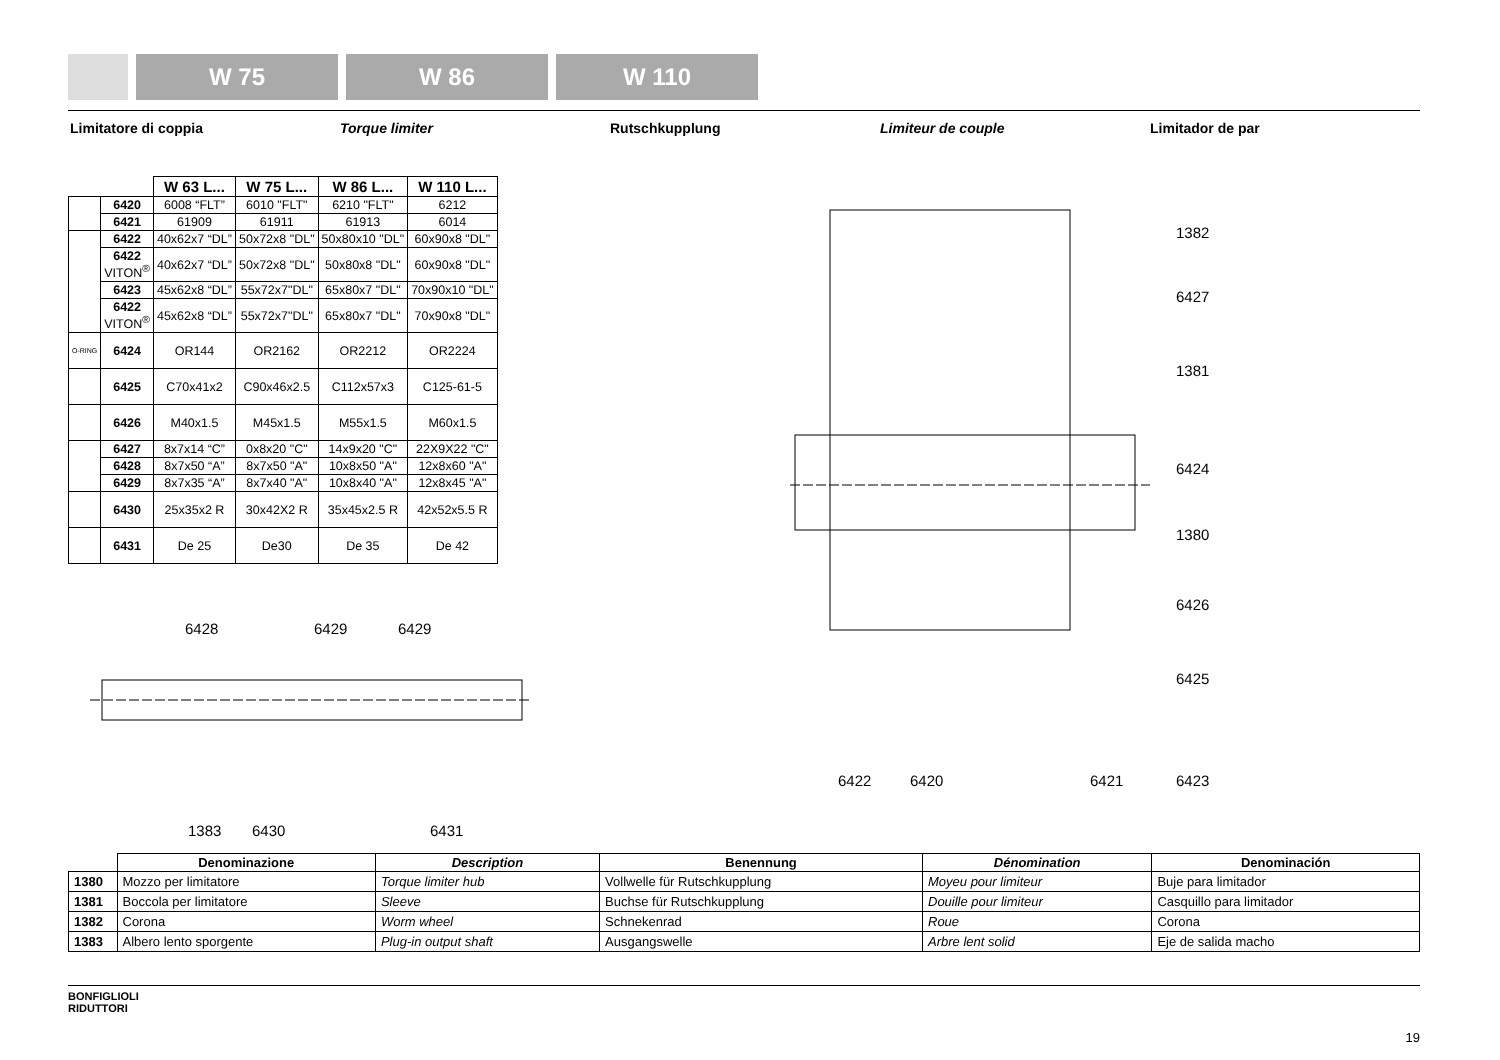W 75 W 86 W 110
Limitatore di coppia Torque limiter Rutschkupplung Limiteur de couple Limitador de par
| | | W 63 L... | W 75 L... | W 86 L... | W 110 L... |
| --- | --- | --- | --- | --- | --- |
| | 6420 | 6008 “FLT” | 6010 "FLT" | 6210 "FLT" | 6212 |
| | 6421 | 61909 | 61911 | 61913 | 6014 |
| | 6422 | 40x62x7 “DL” | 50x72x8 "DL" | 50x80x10 "DL" | 60x90x8 "DL" |
| | 6422 VITON<sup>®</sup> | 40x62x7 “DL” | 50x72x8 "DL" | 50x80x8 "DL" | 60x90x8 "DL" |
| | 6423 | 45x62x8 “DL” | 55x72x7"DL" | 65x80x7 "DL" | 70x90x10 "DL" |
| | 6422 VITON<sup>®</sup> | 45x62x8 “DL” | 55x72x7"DL" | 65x80x7 "DL" | 70x90x8 "DL" |
| O-RING | 6424 | OR144 | OR2162 | OR2212 | OR2224 |
| | 6425 | C70x41x2 | C90x46x2.5 | C112x57x3 | C125-61-5 |
| | 6426 | M40x1.5 | M45x1.5 | M55x1.5 | M60x1.5 |
| | 6427 | 8x7x14 “C” | 0x8x20 "C" | 14x9x20 "C" | 22X9X22 "C" |
| | 6428 | 8x7x50 “A” | 8x7x50 "A" | 10x8x50 "A" | 12x8x60 "A" |
| | 6429 | 8x7x35 “A” | 8x7x40 "A" | 10x8x40 "A" | 12x8x45 "A" |
| | 6430 | 25x35x2 R | 30x42X2 R | 35x45x2.5 R | 42x52x5.5 R |
| | 6431 | De 25 | De30 | De 35 | De 42 |
6428 6429 6429
1383 6430 6431
1382
6427
1381
6424
1380
6426
6425
6422 6420 6421 6423
| | Denominazione | Description | Benennung | Dénomination | Denominación |
| --- | --- | --- | --- | --- | --- |
| 1380 | Mozzo per limitatore | Torque limiter hub | Vollwelle für Rutschkupplung | Moyeu pour limiteur | Buje para limitador |
| 1381 | Boccola per limitatore | Sleeve | Buchse für Rutschkupplung | Douille pour limiteur | Casquillo para limitador |
| 1382 | Corona | Worm wheel | Schnekenrad | Roue | Corona |
| 1383 | Albero lento sporgente | Plug-in output shaft | Ausgangswelle | Arbre lent solid | Eje de salida macho |
BONFIGLIOLI
RIDUTTORI
19